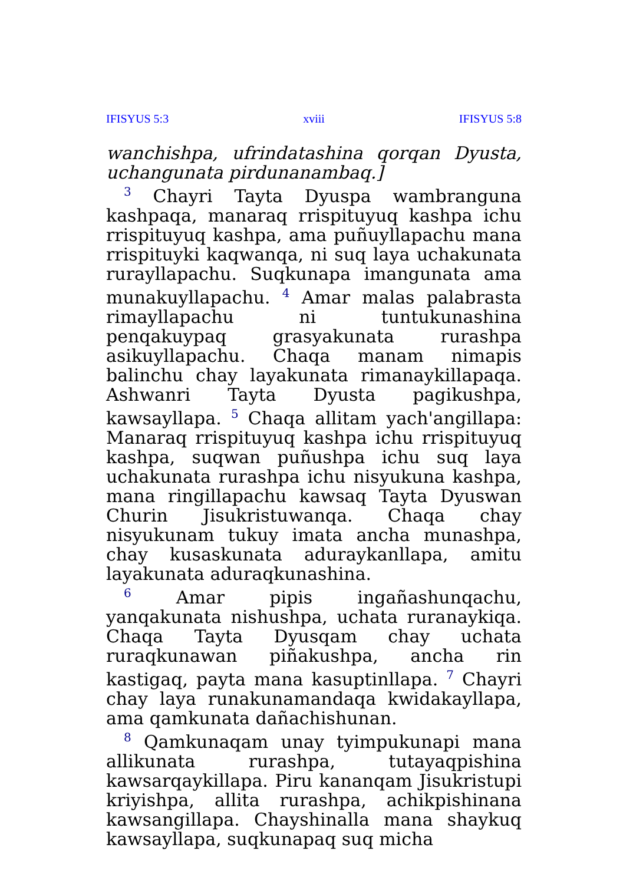IFISYUS 5:3 xviii IFISYUS 5:8
wanchishpa, ufrindatashina qorqan Dyusta, uchangunata pirdunanambaq.]
<sup>3</sup> Chayri Tayta Dyuspa wambranguna kashpaqa, manaraq rrispituyuq kashpa ichu rrispituyuq kashpa, ama puñuyllapachu mana rrispituyki kaqwanqa, ni suq laya uchakunata rurayllapachu. Suqkunapa imangunata ama munakuyllapachu. <sup>4</sup> Amar malas palabrasta rimayllapachu ni tuntukunashina penqakuypaq grasyakunata rurashpa asikuyllapachu. Chaqa manam nimapis balinchu chay layakunata rimanaykillapaqa. Ashwanri Tayta Dyusta pagikushpa, kawsayllapa. <sup>5</sup> Chaqa allitam yach'angillapa: Manaraq rrispituyuq kashpa ichu rrispituyuq kashpa, suqwan puñushpa ichu suq laya uchakunata rurashpa ichu nisyukuna kashpa, mana ringillapachu kawsaq Tayta Dyuswan Churin Jisukristuwanqa. Chaqa chay nisyukunam tukuy imata ancha munashpa, chay kusaskunata aduraykanllapa, amitu layakunata aduraqkunashina.
<sup>6</sup> Amar pipis ingañashunqachu, yanqakunata nishushpa, uchata ruranaykiqa. Chaqa Tayta Dyusqam chay uchata ruraqkunawan piñakushpa, ancha rin kastigaq, payta mana kasuptinllapa. <sup>7</sup> Chayri chay laya runakunamandaqa kwidakayllapa, ama qamkunata dañachishunan.
<sup>8</sup> Qamkunaqam unay tyimpukunapi mana allikunata rurashpa, tutayaqpishina kawsarqaykillapa. Piru kananqam Jisukristupi kriyishpa, allita rurashpa, achikpishinana kawsangillapa. Chayshinalla mana shaykuq kawsayllapa, suqkunapaq suq micha